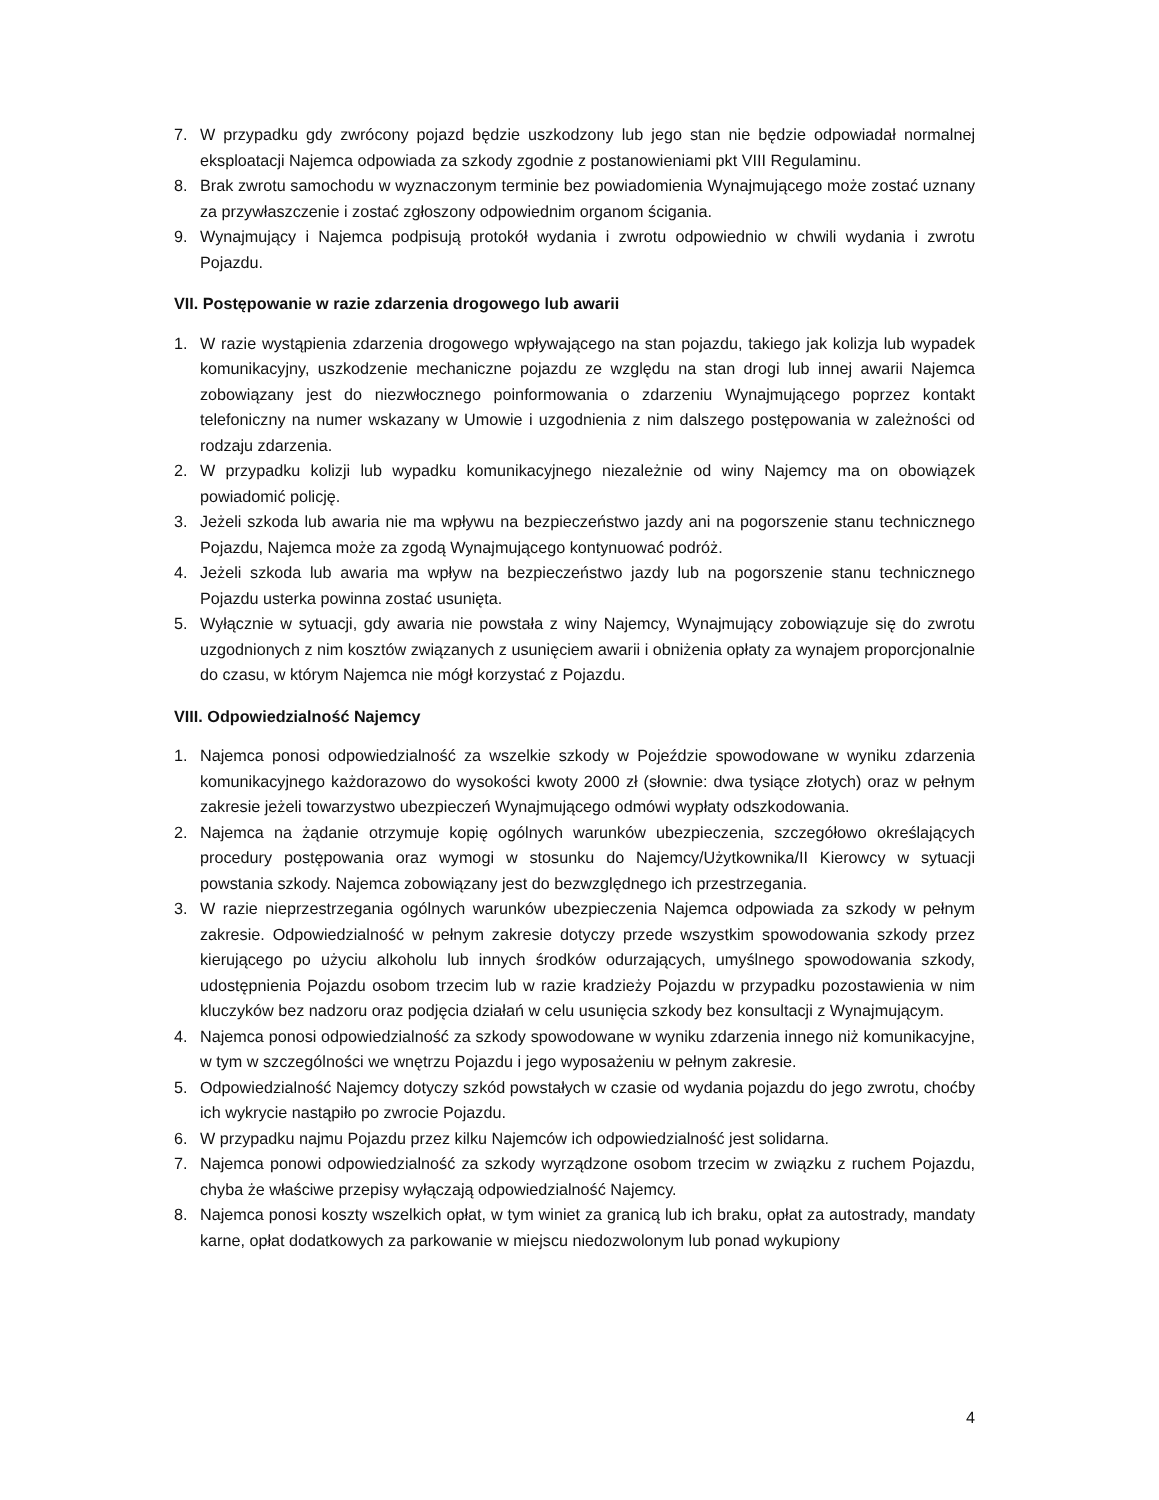7. W przypadku gdy zwrócony pojazd będzie uszkodzony lub jego stan nie będzie odpowiadał normalnej eksploatacji Najemca odpowiada za szkody zgodnie z postanowieniami pkt VIII Regulaminu.
8. Brak zwrotu samochodu w wyznaczonym terminie bez powiadomienia Wynajmującego może zostać uznany za przywłaszczenie i zostać zgłoszony odpowiednim organom ścigania.
9. Wynajmujący i Najemca podpisują protokół wydania i zwrotu odpowiednio w chwili wydania i zwrotu Pojazdu.
VII. Postępowanie w razie zdarzenia drogowego lub awarii
1. W razie wystąpienia zdarzenia drogowego wpływającego na stan pojazdu, takiego jak kolizja lub wypadek komunikacyjny, uszkodzenie mechaniczne pojazdu ze względu na stan drogi lub innej awarii Najemca zobowiązany jest do niezwłocznego poinformowania o zdarzeniu Wynajmującego poprzez kontakt telefoniczny na numer wskazany w Umowie i uzgodnienia z nim dalszego postępowania w zależności od rodzaju zdarzenia.
2. W przypadku kolizji lub wypadku komunikacyjnego niezależnie od winy Najemcy ma on obowiązek powiadomić policję.
3. Jeżeli szkoda lub awaria nie ma wpływu na bezpieczeństwo jazdy ani na pogorszenie stanu technicznego Pojazdu, Najemca może za zgodą Wynajmującego kontynuować podróż.
4. Jeżeli szkoda lub awaria ma wpływ na bezpieczeństwo jazdy lub na pogorszenie stanu technicznego Pojazdu usterka powinna zostać usunięta.
5. Wyłącznie w sytuacji, gdy awaria nie powstała z winy Najemcy, Wynajmujący zobowiązuje się do zwrotu uzgodnionych z nim kosztów związanych z usunięciem awarii i obniżenia opłaty za wynajem proporcjonalnie do czasu, w którym Najemca nie mógł korzystać z Pojazdu.
VIII. Odpowiedzialność Najemcy
1. Najemca ponosi odpowiedzialność za wszelkie szkody w Pojeździe spowodowane w wyniku zdarzenia komunikacyjnego każdorazowo do wysokości kwoty 2000 zł (słownie: dwa tysiące złotych) oraz w pełnym zakresie jeżeli towarzystwo ubezpieczeń Wynajmującego odmówi wypłaty odszkodowania.
2. Najemca na żądanie otrzymuje kopię ogólnych warunków ubezpieczenia, szczegółowo określających procedury postępowania oraz wymogi w stosunku do Najemcy/Użytkownika/II Kierowcy w sytuacji powstania szkody. Najemca zobowiązany jest do bezwzględnego ich przestrzegania.
3. W razie nieprzestrzegania ogólnych warunków ubezpieczenia Najemca odpowiada za szkody w pełnym zakresie. Odpowiedzialność w pełnym zakresie dotyczy przede wszystkim spowodowania szkody przez kierującego po użyciu alkoholu lub innych środków odurzających, umyślnego spowodowania szkody, udostępnienia Pojazdu osobom trzecim lub w razie kradzieży Pojazdu w przypadku pozostawienia w nim kluczyków bez nadzoru oraz podjęcia działań w celu usunięcia szkody bez konsultacji z Wynajmującym.
4. Najemca ponosi odpowiedzialność za szkody spowodowane w wyniku zdarzenia innego niż komunikacyjne, w tym w szczególności we wnętrzu Pojazdu i jego wyposażeniu w pełnym zakresie.
5. Odpowiedzialność Najemcy dotyczy szkód powstałych w czasie od wydania pojazdu do jego zwrotu, choćby ich wykrycie nastąpiło po zwrocie Pojazdu.
6. W przypadku najmu Pojazdu przez kilku Najemców ich odpowiedzialność jest solidarna.
7. Najemca ponowi odpowiedzialność za szkody wyrządzone osobom trzecim w związku z ruchem Pojazdu, chyba że właściwe przepisy wyłączają odpowiedzialność Najemcy.
8. Najemca ponosi koszty wszelkich opłat, w tym winiet za granicą lub ich braku, opłat za autostrady, mandaty karne, opłat dodatkowych za parkowanie w miejscu niedozwolonym lub ponad wykupiony
4